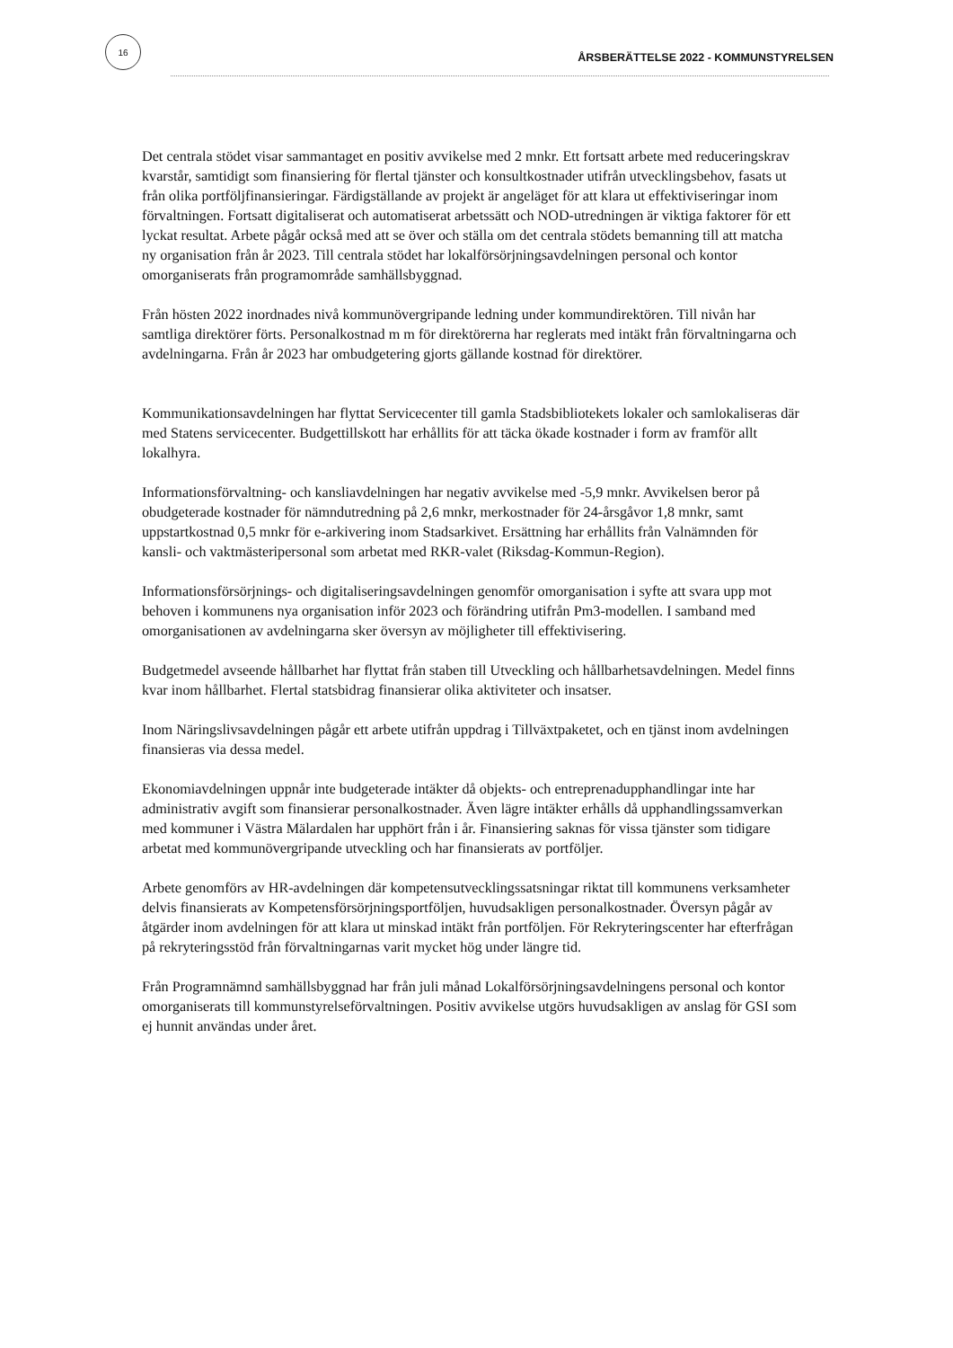16
ÅRSBERÄTTELSE 2022 - KOMMUNSTYRELSEN
Det centrala stödet visar sammantaget en positiv avvikelse med 2 mnkr. Ett fortsatt arbete med reduceringskrav kvarstår, samtidigt som finansiering för flertal tjänster och konsultkostnader utifrån utvecklingsbehov, fasats ut från olika portföljfinansieringar. Färdigställande av projekt är angeläget för att klara ut effektiviseringar inom förvaltningen. Fortsatt digitaliserat och automatiserat arbetssätt och NOD-utredningen är viktiga faktorer för ett lyckat resultat. Arbete pågår också med att se över och ställa om det centrala stödets bemanning till att matcha ny organisation från år 2023. Till centrala stödet har lokalförsörjningsavdelningen personal och kontor omorganiserats från programområde samhällsbyggnad.
Från hösten 2022 inordnades nivå kommunövergripande ledning under kommundirektören. Till nivån har samtliga direktörer förts. Personalkostnad m m för direktörerna har reglerats med intäkt från förvaltningarna och avdelningarna. Från år 2023 har ombudgetering gjorts gällande kostnad för direktörer.
Kommunikationsavdelningen har flyttat Servicecenter till gamla Stadsbibliotekets lokaler och samlokaliseras där med Statens servicecenter. Budgettillskott har erhållits för att täcka ökade kostnader i form av framför allt lokalhyra.
Informationsförvaltning- och kansliavdelningen har negativ avvikelse med -5,9 mnkr. Avvikelsen beror på obudgeterade kostnader för nämndutredning på 2,6 mnkr, merkostnader för 24-årsgåvor 1,8 mnkr, samt uppstartkostnad 0,5 mnkr för e-arkivering inom Stadsarkivet. Ersättning har erhållits från Valnämnden för kansli- och vaktmästeripersonal som arbetat med RKR-valet (Riksdag-Kommun-Region).
Informationsförsörjnings- och digitaliseringsavdelningen genomför omorganisation i syfte att svara upp mot behoven i kommunens nya organisation inför 2023 och förändring utifrån Pm3-modellen. I samband med omorganisationen av avdelningarna sker översyn av möjligheter till effektivisering.
Budgetmedel avseende hållbarhet har flyttat från staben till Utveckling och hållbarhetsavdelningen. Medel finns kvar inom hållbarhet. Flertal statsbidrag finansierar olika aktiviteter och insatser.
Inom Näringslivsavdelningen pågår ett arbete utifrån uppdrag i Tillväxtpaketet, och en tjänst inom avdelningen finansieras via dessa medel.
Ekonomiavdelningen uppnår inte budgeterade intäkter då objekts- och entreprenadupphandlingar inte har administrativ avgift som finansierar personalkostnader. Även lägre intäkter erhålls då upphandlingssamverkan med kommuner i Västra Mälardalen har upphört från i år. Finansiering saknas för vissa tjänster som tidigare arbetat med kommunövergripande utveckling och har finansierats av portföljer.
Arbete genomförs av HR-avdelningen där kompetensutvecklingssatsningar riktat till kommunens verksamheter delvis finansierats av Kompetensförsörjningsportföljen, huvudsakligen personalkostnader. Översyn pågår av åtgärder inom avdelningen för att klara ut minskad intäkt från portföljen. För Rekryteringscenter har efterfrågan på rekryteringsstöd från förvaltningarnas varit mycket hög under längre tid.
Från Programnämnd samhällsbyggnad har från juli månad Lokalförsörjningsavdelningens personal och kontor omorganiserats till kommunstyrelseförvaltningen. Positiv avvikelse utgörs huvudsakligen av anslag för GSI som ej hunnit användas under året.